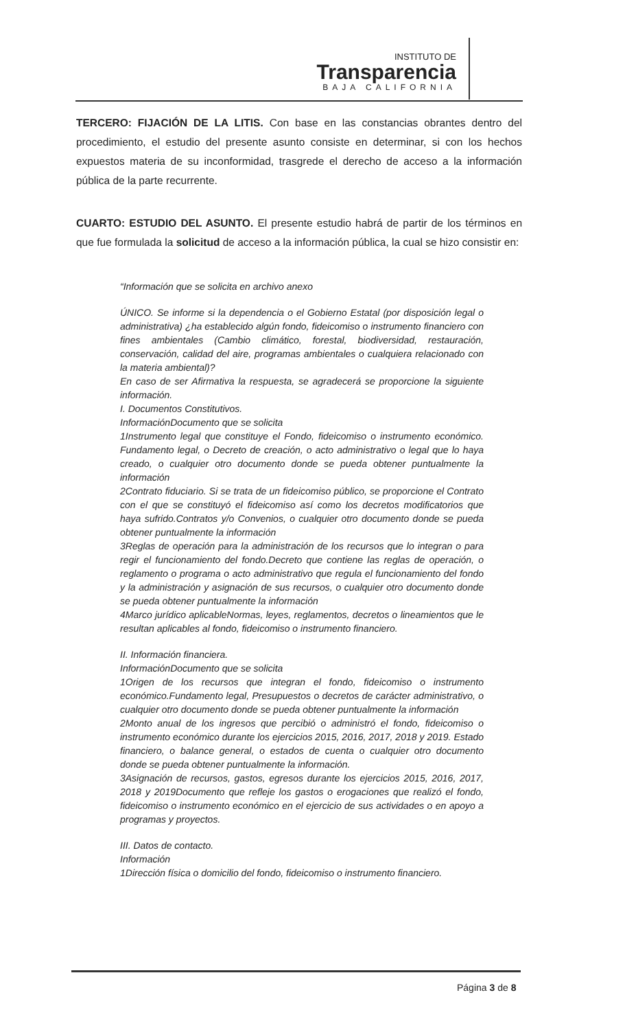INSTITUTO DE
Transparencia
BAJA CALIFORNIA
TERCERO: FIJACIÓN DE LA LITIS. Con base en las constancias obrantes dentro del procedimiento, el estudio del presente asunto consiste en determinar, si con los hechos expuestos materia de su inconformidad, trasgrede el derecho de acceso a la información pública de la parte recurrente.
CUARTO: ESTUDIO DEL ASUNTO. El presente estudio habrá de partir de los términos en que fue formulada la solicitud de acceso a la información pública, la cual se hizo consistir en:
“Información que se solicita en archivo anexo
ÚNICO. Se informe si la dependencia o el Gobierno Estatal (por disposición legal o administrativa) ¿ha establecido algún fondo, fideicomiso o instrumento financiero con fines ambientales (Cambio climático, forestal, biodiversidad, restauración, conservación, calidad del aire, programas ambientales o cualquiera relacionado con la materia ambiental)?
En caso de ser Afirmativa la respuesta, se agradecerá se proporcione la siguiente información.
I. Documentos Constitutivos.
InformaciónDocumento que se solicita
1Instrumento legal que constituye el Fondo, fideicomiso o instrumento económico. Fundamento legal, o Decreto de creación, o acto administrativo o legal que lo haya creado, o cualquier otro documento donde se pueda obtener puntualmente la información
2Contrato fiduciario. Si se trata de un fideicomiso público, se proporcione el Contrato con el que se constituyó el fideicomiso así como los decretos modificatorios que haya sufrido.Contratos y/o Convenios, o cualquier otro documento donde se pueda obtener puntualmente la información
3Reglas de operación para la administración de los recursos que lo integran o para regir el funcionamiento del fondo.Decreto que contiene las reglas de operación, o reglamento o programa o acto administrativo que regula el funcionamiento del fondo y la administración y asignación de sus recursos, o cualquier otro documento donde se pueda obtener puntualmente la información
4Marco jurídico aplicableNormas, leyes, reglamentos, decretos o lineamientos que le resultan aplicables al fondo, fideicomiso o instrumento financiero.
II. Información financiera.
InformaciónDocumento que se solicita
1Origen de los recursos que integran el fondo, fideicomiso o instrumento económico.Fundamento legal, Presupuestos o decretos de carácter administrativo, o cualquier otro documento donde se pueda obtener puntualmente la información
2Monto anual de los ingresos que percibió o administró el fondo, fideicomiso o instrumento económico durante los ejercicios 2015, 2016, 2017, 2018 y 2019. Estado financiero, o balance general, o estados de cuenta o cualquier otro documento donde se pueda obtener puntualmente la información.
3Asignación de recursos, gastos, egresos durante los ejercicios 2015, 2016, 2017, 2018 y 2019Documento que refleje los gastos o erogaciones que realizó el fondo, fideicomiso o instrumento económico en el ejercicio de sus actividades o en apoyo a programas y proyectos.
III. Datos de contacto.
Información
1Dirección física o domicilio del fondo, fideicomiso o instrumento financiero.
Página 3 de 8